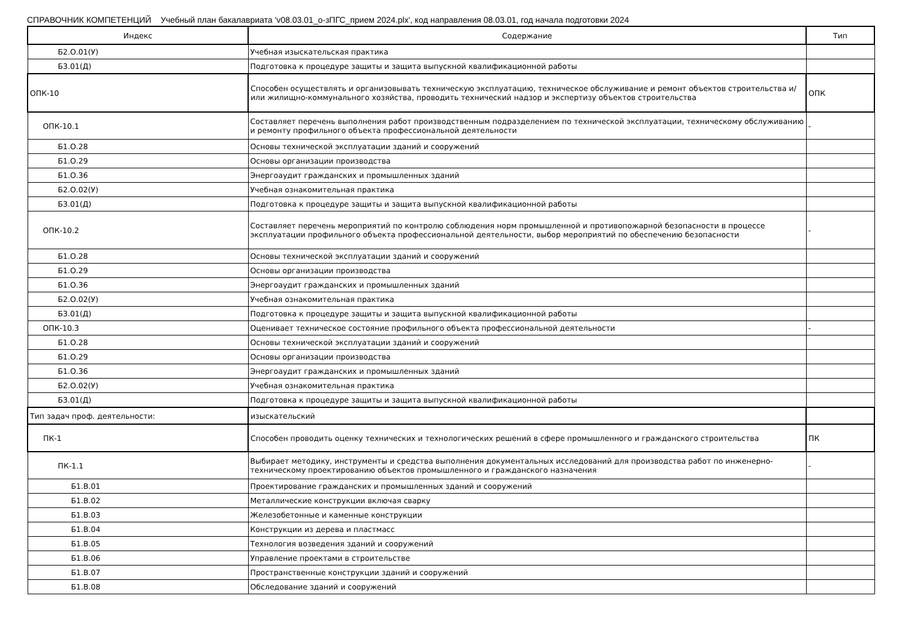СПРАВОЧНИК КОМПЕТЕНЦИЙ Учебный план бакалавриата 'v08.03.01_о-зПГС_прием 2024.plx', код направления 08.03.01, год начала подготовки 2024
| Индекс | Содержание | Тип |
| --- | --- | --- |
| Б2.О.01(У) | Учебная изыскательская практика | |
| Б3.01(Д) | Подготовка к процедуре защиты и защита выпускной квалификационной работы | |
| ОПК-10 | Способен осуществлять и организовывать техническую эксплуатацию, техническое обслуживание и ремонт объектов строительства и/или жилищно-коммунального хозяйства, проводить технический надзор и экспертизу объектов строительства | ОПК |
| ОПК-10.1 | Составляет перечень выполнения работ производственным подразделением по технической эксплуатации, техническому обслуживанию и ремонту профильного объекта профессиональной деятельности | - |
| Б1.О.28 | Основы технической эксплуатации зданий и сооружений | |
| Б1.О.29 | Основы организации производства | |
| Б1.О.36 | Энергоаудит гражданских и промышленных зданий | |
| Б2.О.02(У) | Учебная ознакомительная практика | |
| Б3.01(Д) | Подготовка к процедуре защиты и защита выпускной квалификационной работы | |
| ОПК-10.2 | Составляет перечень мероприятий по контролю соблюдения норм промышленной и противопожарной безопасности в процессе эксплуатации профильного объекта профессиональной деятельности, выбор мероприятий по обеспечению безопасности | - |
| Б1.О.28 | Основы технической эксплуатации зданий и сооружений | |
| Б1.О.29 | Основы организации производства | |
| Б1.О.36 | Энергоаудит гражданских и промышленных зданий | |
| Б2.О.02(У) | Учебная ознакомительная практика | |
| Б3.01(Д) | Подготовка к процедуре защиты и защита выпускной квалификационной работы | |
| ОПК-10.3 | Оценивает техническое состояние профильного объекта профессиональной деятельности | - |
| Б1.О.28 | Основы технической эксплуатации зданий и сооружений | |
| Б1.О.29 | Основы организации производства | |
| Б1.О.36 | Энергоаудит гражданских и промышленных зданий | |
| Б2.О.02(У) | Учебная ознакомительная практика | |
| Б3.01(Д) | Подготовка к процедуре защиты и защита выпускной квалификационной работы | |
| Тип задач проф. деятельности: | изыскательский | |
| ПК-1 | Способен проводить оценку технических и технологических решений в сфере промышленного и гражданского строительства | ПК |
| ПК-1.1 | Выбирает методику, инструменты и средства выполнения документальных исследований для производства работ по инженерно-техническому проектированию объектов промышленного и гражданского назначения | - |
| Б1.В.01 | Проектирование гражданских и промышленных зданий и сооружений | |
| Б1.В.02 | Металлические конструкции включая сварку | |
| Б1.В.03 | Железобетонные и каменные конструкции | |
| Б1.В.04 | Конструкции из дерева и пластмасс | |
| Б1.В.05 | Технология возведения зданий и сооружений | |
| Б1.В.06 | Управление проектами в строительстве | |
| Б1.В.07 | Пространственные конструкции зданий и сооружений | |
| Б1.В.08 | Обследование зданий и сооружений | |